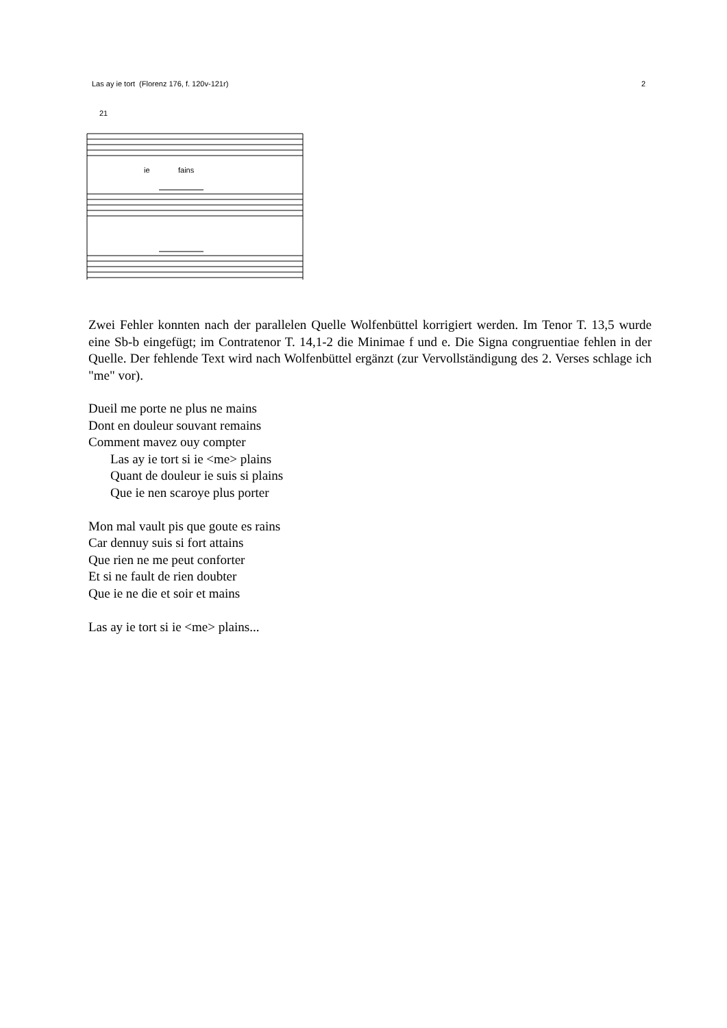Las ay ie tort (Florenz 176, f. 120v-121r) 2
21
ie
fains
Zwei Fehler konnten nach der parallelen Quelle Wolfenbüttel korrigiert werden. Im Tenor T. 13,5 wurde eine Sb-b eingefügt; im Contratenor T. 14,1-2 die Minimae f und e. Die Signa congruentiae fehlen in der Quelle. Der fehlende Text wird nach Wolfenbüttel ergänzt (zur Vervollständigung des 2. Verses schlage ich "me" vor).
Dueil me porte ne plus ne mains
Dont en douleur souvant remains
Comment mavez ouy compter
Las ay ie tort si ie <me> plains
Quant de douleur ie suis si plains
Que ie nen scaroye plus porter
Mon mal vault pis que goute es rains
Car dennuy suis si fort attains
Que rien ne me peut conforter
Et si ne fault de rien doubter
Que ie ne die et soir et mains
Las ay ie tort si ie <me> plains...